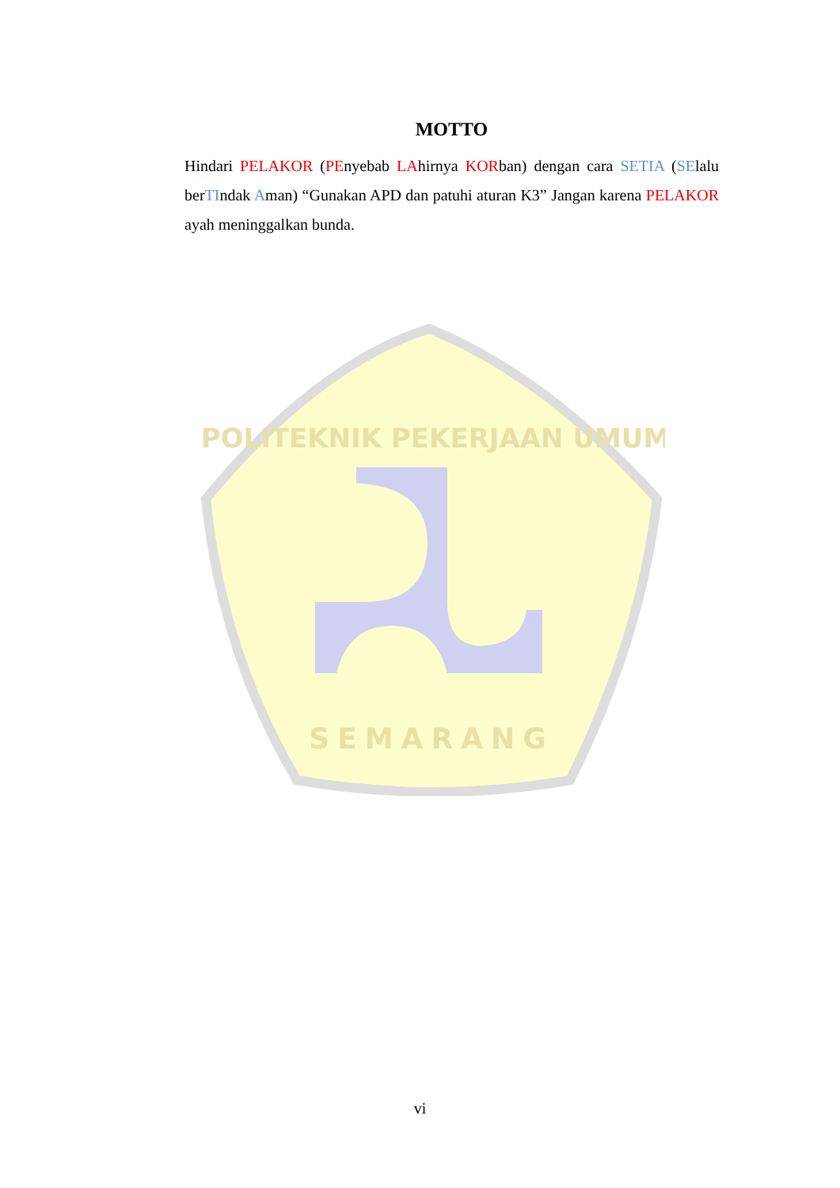POLITEKNIK PEKERJAAN UMUM
SEMARANG
MOTTO
Hindari PELAKOR (PEnyebab LAhirnya KORban) dengan cara SETIA (SElalu berTIndak Aman) “Gunakan APD dan patuhi aturan K3” Jangan karena PELAKOR ayah meninggalkan bunda.
vi